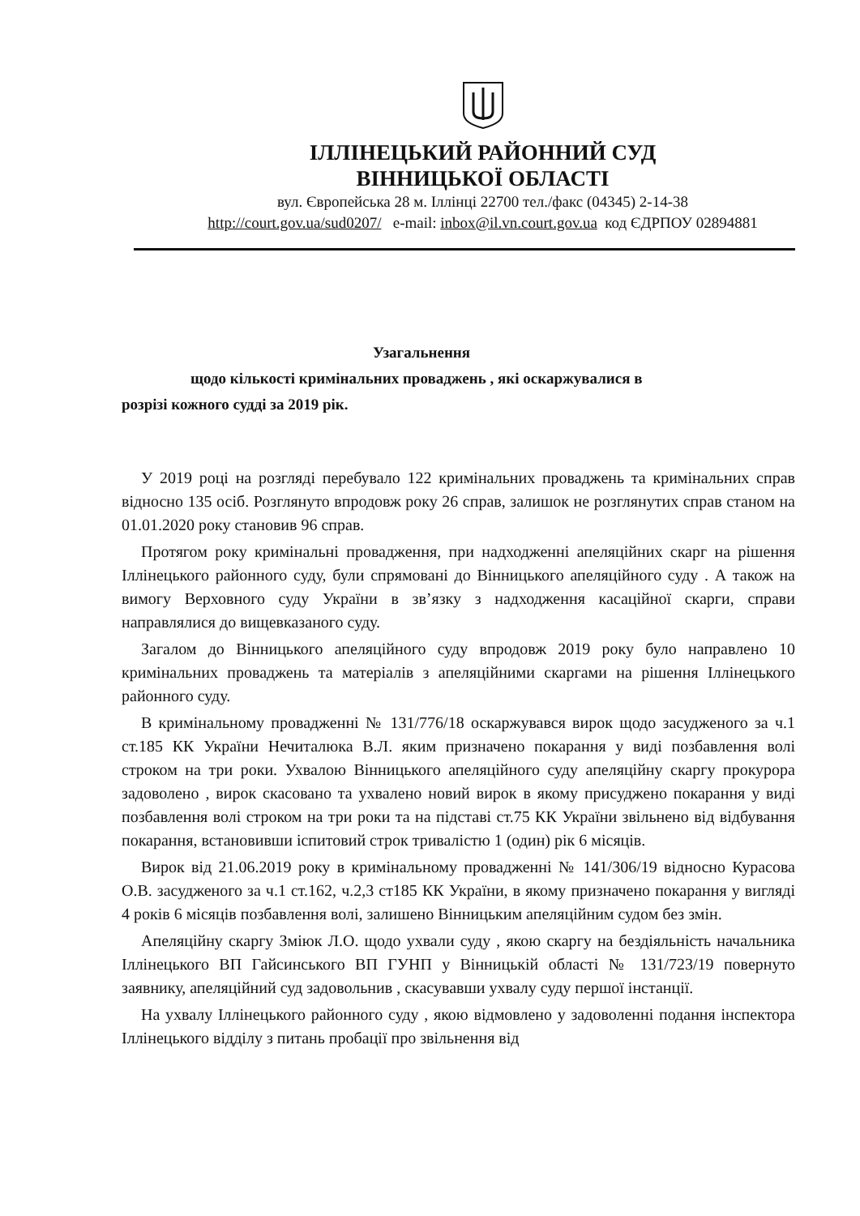ІЛЛІНЕЦЬКИЙ РАЙОННИЙ СУД
ВІННИЦЬКОЇ ОБЛАСТІ
вул. Європейська 28 м. Іллінці 22700 тел./факс (04345) 2-14-38
http://court.gov.ua/sud0207/ e-mail: inbox@il.vn.court.gov.ua код ЄДРПОУ 02894881
Узагальнення
щодо кількості кримінальних проваджень , які оскаржувалися в
розрізі кожного судді за 2019 рік.
У 2019 році на розгляді перебувало 122 кримінальних проваджень та кримінальних справ відносно 135 осіб. Розглянуто впродовж року 26 справ, залишок не розглянутих справ станом на 01.01.2020 року становив 96 справ.
Протягом року кримінальні провадження, при надходженні апеляційних скарг на рішення Іллінецького районного суду, були спрямовані до Вінницького апеляційного суду . А також на вимогу Верховного суду України в зв’язку з надходження касаційної скарги, справи направлялися до вищевказаного суду.
Загалом до Вінницького апеляційного суду впродовж 2019 року було направлено 10 кримінальних проваджень та матеріалів з апеляційними скаргами на рішення Іллінецького районного суду.
В кримінальному провадженні № 131/776/18 оскаржувався вирок щодо засудженого за ч.1 ст.185 КК України Нечиталюка В.Л. яким призначено покарання у виді позбавлення волі строком на три роки. Ухвалою Вінницького апеляційного суду апеляційну скаргу прокурора задоволено , вирок скасовано та ухвалено новий вирок в якому присуджено покарання у виді позбавлення волі строком на три роки та на підставі ст.75 КК України звільнено від відбування покарання, встановивши іспитовий строк тривалістю 1 (один) рік 6 місяців.
Вирок від 21.06.2019 року в кримінальному провадженні № 141/306/19 відносно Курасова О.В. засудженого за ч.1 ст.162, ч.2,3 ст185 КК України, в якому призначено покарання у вигляді 4 років 6 місяців позбавлення волі, залишено Вінницьким апеляційним судом без змін.
Апеляційну скаргу Зміюк Л.О. щодо ухвали суду , якою скаргу на бездіяльність начальника Іллінецького ВП Гайсинського ВП ГУНП у Вінницькій області № 131/723/19 повернуто заявнику, апеляційний суд задовольнив , скасувавши ухвалу суду першої інстанції.
На ухвалу Іллінецького районного суду , якою відмовлено у задоволенні подання інспектора Іллінецького відділу з питань пробації про звільнення від